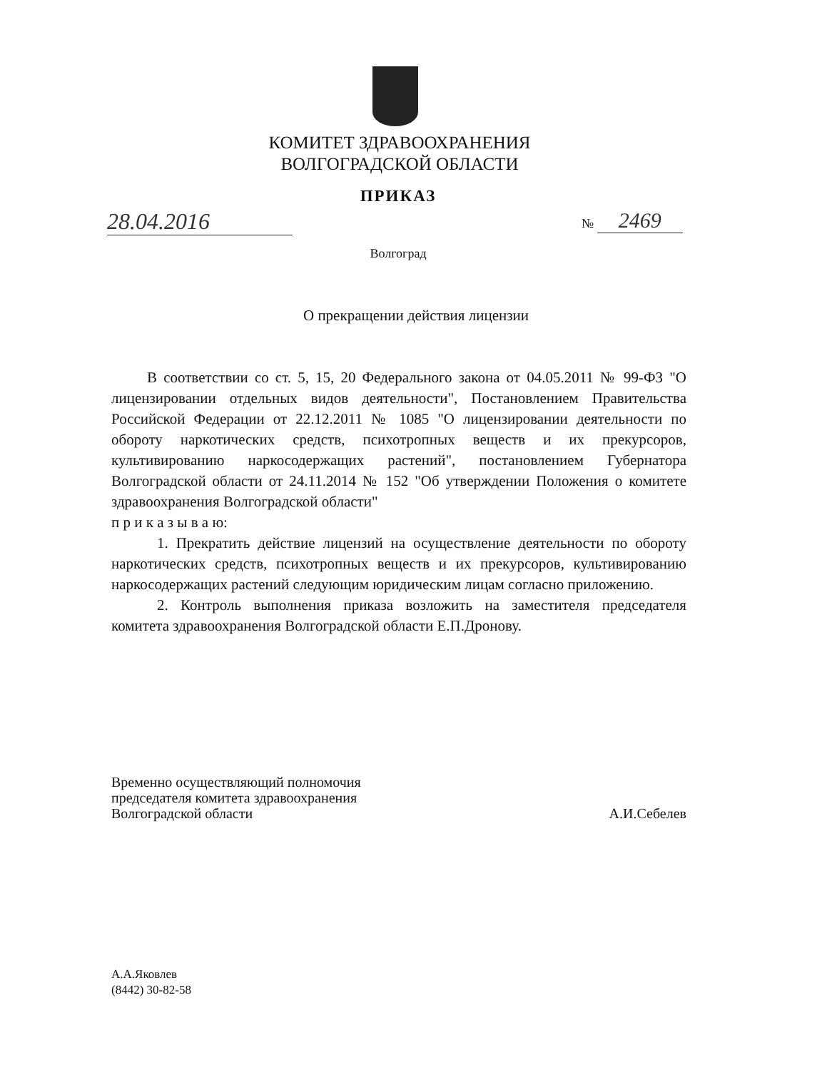КОМИТЕТ ЗДРАВООХРАНЕНИЯ
ВОЛГОГРАДСКОЙ ОБЛАСТИ
ПРИКАЗ
28.04.2016 № 2469
Волгоград
О прекращении действия лицензии
В соответствии со ст. 5, 15, 20 Федерального закона от 04.05.2011 № 99-ФЗ "О лицензировании отдельных видов деятельности", Постановлением Правительства Российской Федерации от 22.12.2011 № 1085 "О лицензировании деятельности по обороту наркотических средств, психотропных веществ и их прекурсоров, культивированию наркосодержащих растений", постановлением Губернатора Волгоградской области от 24.11.2014 № 152 "Об утверждении Положения о комитете здравоохранения Волгоградской области"
п р и к а з ы в а ю:
1. Прекратить действие лицензий на осуществление деятельности по обороту наркотических средств, психотропных веществ и их прекурсоров, культивированию наркосодержащих растений следующим юридическим лицам согласно приложению.
2. Контроль выполнения приказа возложить на заместителя председателя комитета здравоохранения Волгоградской области Е.П.Дронову.
Временно осуществляющий полномочия
председателя комитета здравоохранения
Волгоградской области
А.И.Себелев
А.А.Яковлев
(8442) 30-82-58